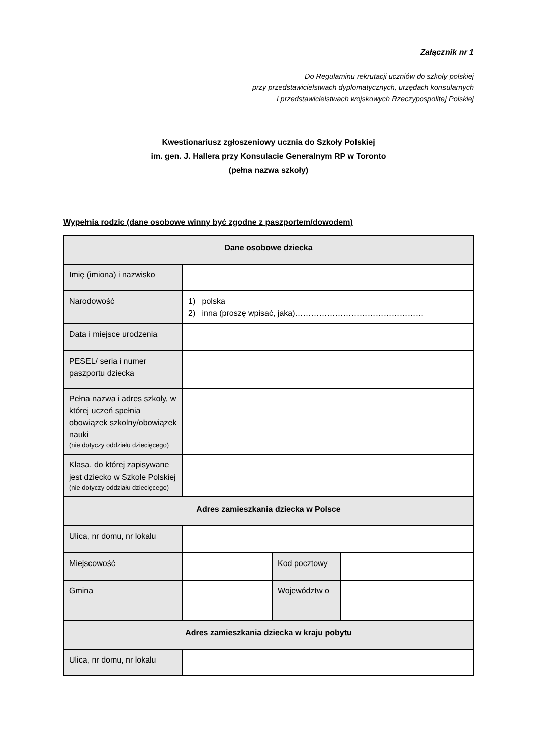Załącznik nr 1
Do Regulaminu rekrutacji uczniów do szkoły polskiej
przy przedstawicielstwach dyplomatycznych, urzędach konsularnych
i przedstawicielstwach wojskowych Rzeczypospolitej Polskiej
Kwestionariusz zgłoszeniowy ucznia do Szkoły Polskiej
im. gen. J. Hallera przy Konsulacie Generalnym RP w Toronto
(pełna nazwa szkoły)
Wypełnia rodzic (dane osobowe winny być zgodne z paszportem/dowodem)
| Dane osobowe dziecka | | | |
| --- | --- | --- | --- |
| Imię (imiona) i nazwisko | | | |
| Narodowość | 1) polska 2) inna (proszę wpisać, jaka)………………………………………… | | |
| Data i miejsce urodzenia | | | |
| PESEL/ seria i numer paszportu dziecka | | | |
| Pełna nazwa i adres szkoły, w której uczeń spełnia obowiązek szkolny/obowiązek nauki (nie dotyczy oddziału dziecięcego) | | | |
| Klasa, do której zapisywane jest dziecko w Szkole Polskiej (nie dotyczy oddziału dziecięcego) | | | |
| Adres zamieszkania dziecka w Polsce | | | |
| Ulica, nr domu, nr lokalu | | | |
| Miejscowość | | Kod pocztowy | |
| Gmina | | Województw o | |
| Adres zamieszkania dziecka w kraju pobytu | | | |
| Ulica, nr domu, nr lokalu | | | |